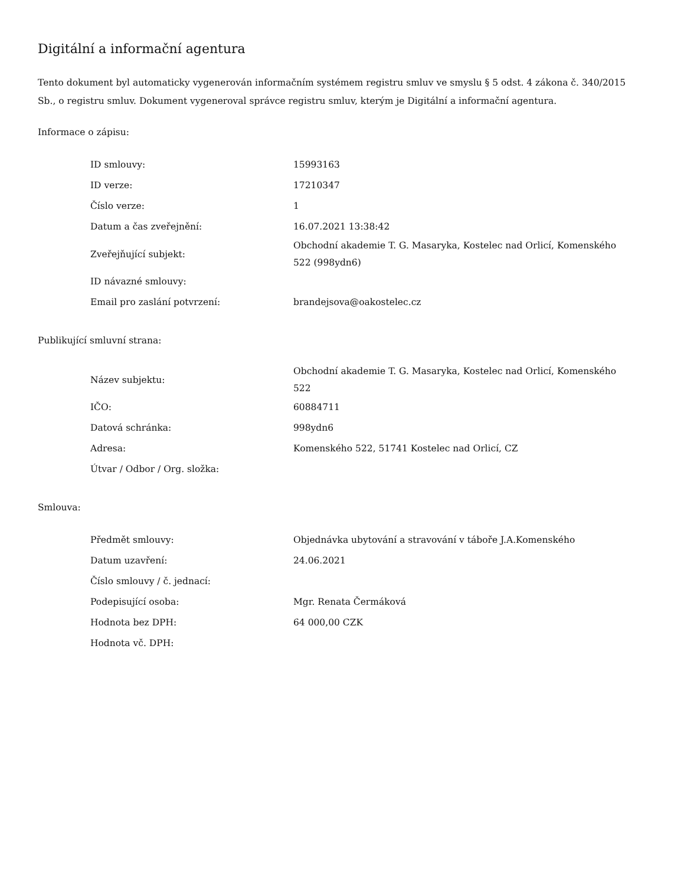Digitální a informační agentura
Tento dokument byl automaticky vygenerován informačním systémem registru smluv ve smyslu § 5 odst. 4 zákona č. 340/2015 Sb., o registru smluv. Dokument vygeneroval správce registru smluv, kterým je Digitální a informační agentura.
Informace o zápisu:
| ID smlouvy: | 15993163 |
| ID verze: | 17210347 |
| Číslo verze: | 1 |
| Datum a čas zveřejnění: | 16.07.2021 13:38:42 |
| Zveřejňující subjekt: | Obchodní akademie T. G. Masaryka, Kostelec nad Orlicí, Komenského 522 (998ydn6) |
| ID návazné smlouvy: | |
| Email pro zaslání potvrzení: | brandejsova@oakostelec.cz |
Publikující smluvní strana:
| Název subjektu: | Obchodní akademie T. G. Masaryka, Kostelec nad Orlicí, Komenského 522 |
| IČO: | 60884711 |
| Datová schránka: | 998ydn6 |
| Adresa: | Komenského 522, 51741 Kostelec nad Orlicí, CZ |
| Útvar / Odbor / Org. složka: | |
Smlouva:
| Předmět smlouvy: | Objednávka ubytování a stravování v táboře J.A.Komenského |
| Datum uzavření: | 24.06.2021 |
| Číslo smlouvy / č. jednací: | |
| Podepisující osoba: | Mgr. Renata Čermáková |
| Hodnota bez DPH: | 64 000,00 CZK |
| Hodnota vč. DPH: | |